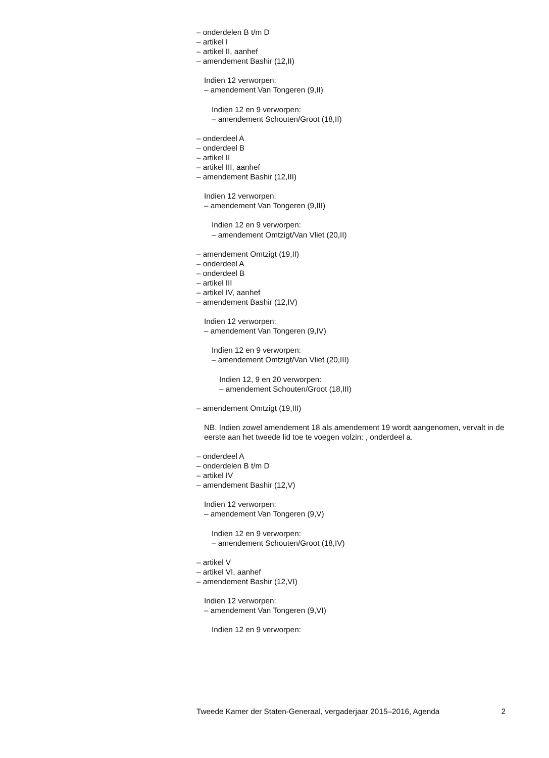– onderdelen B t/m D
– artikel I
– artikel II, aanhef
– amendement Bashir (12,II)
Indien 12 verworpen:
– amendement Van Tongeren (9,II)
Indien 12 en 9 verworpen:
– amendement Schouten/Groot (18,II)
– onderdeel A
– onderdeel B
– artikel II
– artikel III, aanhef
– amendement Bashir (12,III)
Indien 12 verworpen:
– amendement Van Tongeren (9,III)
Indien 12 en 9 verworpen:
– amendement Omtzigt/Van Vliet (20,II)
– amendement Omtzigt (19,II)
– onderdeel A
– onderdeel B
– artikel III
– artikel IV, aanhef
– amendement Bashir (12,IV)
Indien 12 verworpen:
– amendement Van Tongeren (9,IV)
Indien 12 en 9 verworpen:
– amendement Omtzigt/Van Vliet (20,III)
Indien 12, 9 en 20 verworpen:
– amendement Schouten/Groot (18,III)
– amendement Omtzigt (19,III)
NB. Indien zowel amendement 18 als amendement 19 wordt aangenomen, vervalt in de eerste aan het tweede lid toe te voegen volzin: , onderdeel a.
– onderdeel A
– onderdelen B t/m D
– artikel IV
– amendement Bashir (12,V)
Indien 12 verworpen:
– amendement Van Tongeren (9,V)
Indien 12 en 9 verworpen:
– amendement Schouten/Groot (18,IV)
– artikel V
– artikel VI, aanhef
– amendement Bashir (12,VI)
Indien 12 verworpen:
– amendement Van Tongeren (9,VI)
Indien 12 en 9 verworpen:
Tweede Kamer der Staten-Generaal, vergaderjaar 2015–2016, Agenda 2